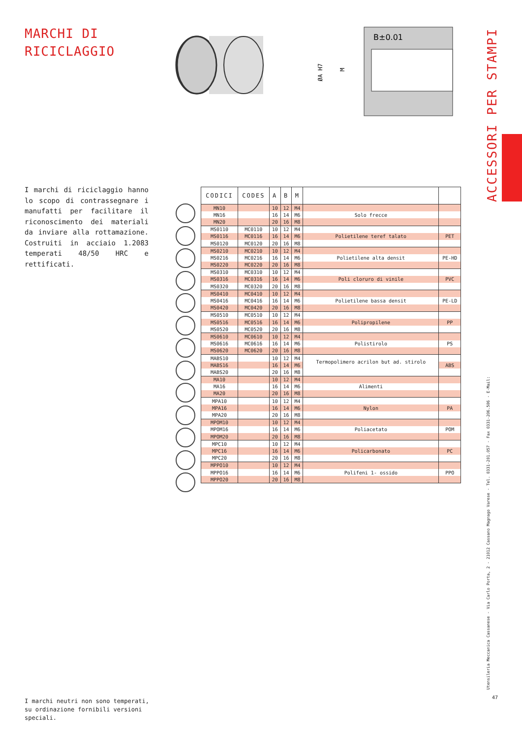MARCHI DI
RICICLAGGIO
B±0.01
ØA H7
M
ACCESSORI PER STAMPI
I marchi di riciclaggio hanno lo scopo di contrassegnare i manufatti per facilitare il riconoscimento dei materiali da inviare alla rottamazione. Costruiti in acciaio 1.2083 temperati 48/50 HRC e rettificati.
| CODICI | CODES | A | B | M | | |
| --- | --- | --- | --- | --- | --- | --- |
| MN10 | | 10 | 12 | M4 | | |
| MN16 | | 16 | 14 | M6 | Solo frecce | |
| MN20 | | 20 | 16 | M8 | | |
| MS0110 | MC0110 | 10 | 12 | M4 | | |
| MS0116 | MC0116 | 16 | 14 | M6 | Polietilene teref talato | PET |
| MS0120 | MC0120 | 20 | 16 | M8 | | |
| MS0210 | MC0210 | 10 | 12 | M4 | | |
| MS0216 | MC0216 | 16 | 14 | M6 | Polietilene alta densit | PE-HD |
| MS0220 | MC0220 | 20 | 16 | M8 | | |
| MS0310 | MC0310 | 10 | 12 | M4 | | |
| MS0316 | MC0316 | 16 | 14 | M6 | Poli cloruro di vinile | PVC |
| MS0320 | MC0320 | 20 | 16 | M8 | | |
| MS0410 | MC0410 | 10 | 12 | M4 | | |
| MS0416 | MC0416 | 16 | 14 | M6 | Polietilene bassa densit | PE-LD |
| MS0420 | MC0420 | 20 | 16 | M8 | | |
| MS0510 | MC0510 | 10 | 12 | M4 | | |
| MS0516 | MC0516 | 16 | 14 | M6 | Polipropilene | PP |
| MS0520 | MC0520 | 20 | 16 | M8 | | |
| MS0610 | MC0610 | 10 | 12 | M4 | | |
| MS0616 | MC0616 | 16 | 14 | M6 | Polistirolo | PS |
| MS0620 | MC0620 | 20 | 16 | M8 | | |
| MABS10 | | 10 | 12 | M4 | Termopolimero acrilon but ad. stirolo | |
| MABS16 | | 16 | 14 | M6 | | ABS |
| MABS20 | | 20 | 16 | M8 | | |
| MA10 | | 10 | 12 | M4 | | |
| MA16 | | 16 | 14 | M6 | Alimenti | |
| MA20 | | 20 | 16 | M8 | | |
| MPA10 | | 10 | 12 | M4 | | |
| MPA16 | | 16 | 14 | M6 | Nylon | PA |
| MPA20 | | 20 | 16 | M8 | | |
| MPOM10 | | 10 | 12 | M4 | | |
| MPOM16 | | 16 | 14 | M6 | Poliacetato | POM |
| MPOM20 | | 20 | 16 | M8 | | |
| MPC10 | | 10 | 12 | M4 | | |
| MPC16 | | 16 | 14 | M6 | Policarbonato | PC |
| MPC20 | | 20 | 16 | M8 | | |
| MPPO10 | | 10 | 12 | M4 | | |
| MPPO16 | | 16 | 14 | M6 | Polifeni 1- ossido | PPO |
| MPPO20 | | 20 | 16 | M8 | | |
I marchi neutri non sono temperati, su ordinazione fornibili versioni speciali.
Utensileria Meccanica Cassanese - Via Carlo Porta, 2 - 21012 Cassano Magnago Varese - Tel. 0331-201.057 - Fax 0331-206.506 - E-Mail:
47